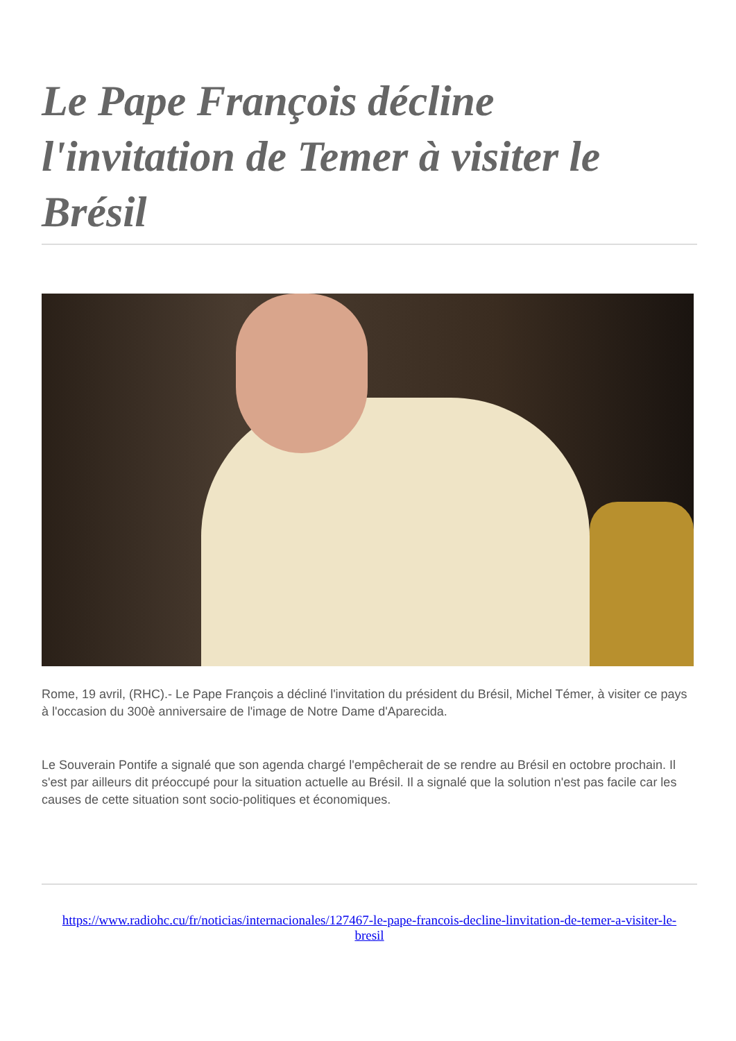Le Pape François décline l'invitation de Temer à visiter le Brésil
Rome, 19 avril, (RHC).- Le Pape François a décliné l'invitation du président du Brésil, Michel Témer, à visiter ce pays à l'occasion du 300è anniversaire de l'image de Notre Dame d'Aparecida.
Le Souverain Pontife a signalé que son agenda chargé l'empêcherait de se rendre au Brésil en octobre prochain. Il s'est par ailleurs dit préoccupé pour la situation actuelle au Brésil. Il a signalé que la solution n'est pas facile car les causes de cette situation sont socio-politiques et économiques.
https://www.radiohc.cu/fr/noticias/internacionales/127467-le-pape-francois-decline-linvitation-de-temer-a-visiter-le-bresil